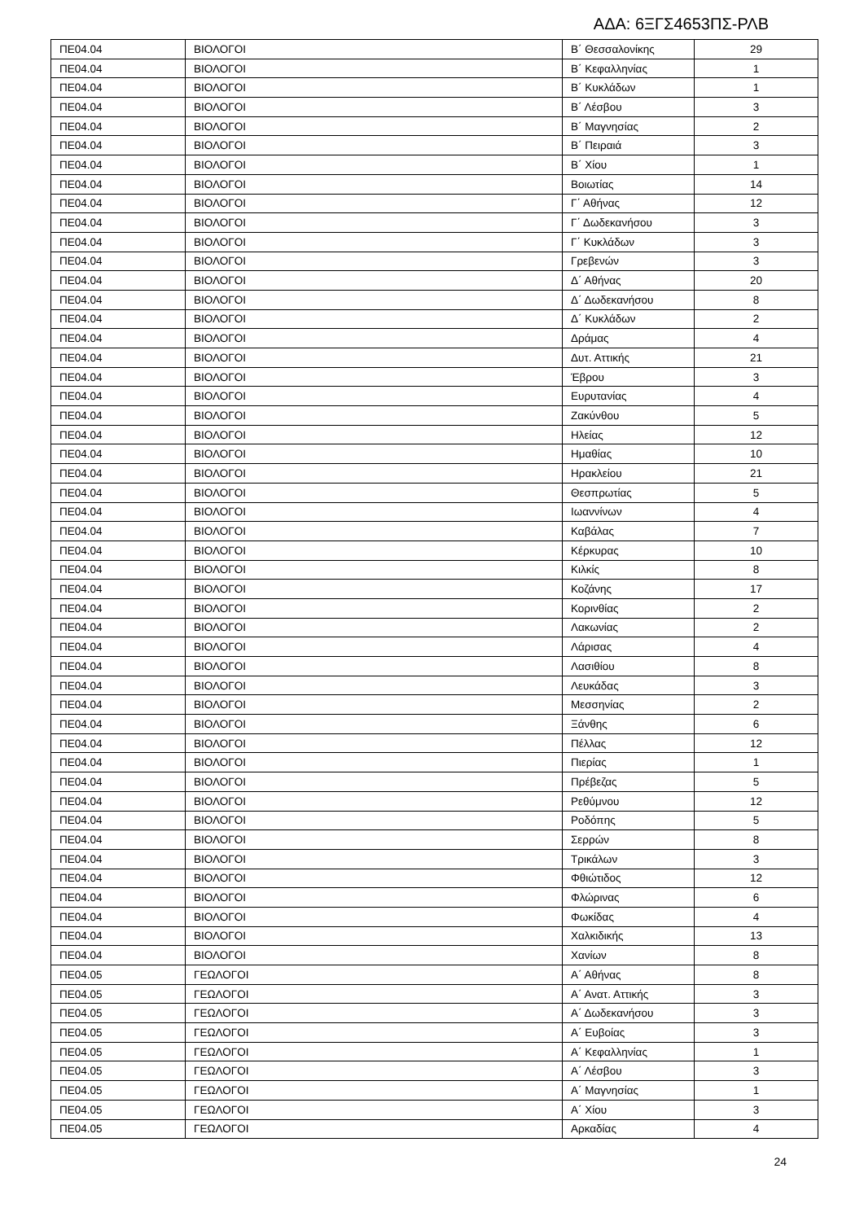ΑΔΑ: 6ΞΓΣ4653ΠΣ-ΡΛΒ
| ΠΕ04.04 | ΒΙΟΛΟΓΟΙ | Β΄ Θεσσαλονίκης | 29 |
| ΠΕ04.04 | ΒΙΟΛΟΓΟΙ | Β΄ Κεφαλληνίας | 1 |
| ΠΕ04.04 | ΒΙΟΛΟΓΟΙ | Β΄ Κυκλάδων | 1 |
| ΠΕ04.04 | ΒΙΟΛΟΓΟΙ | Β΄ Λέσβου | 3 |
| ΠΕ04.04 | ΒΙΟΛΟΓΟΙ | Β΄ Μαγνησίας | 2 |
| ΠΕ04.04 | ΒΙΟΛΟΓΟΙ | Β΄ Πειραιά | 3 |
| ΠΕ04.04 | ΒΙΟΛΟΓΟΙ | Β΄ Χίου | 1 |
| ΠΕ04.04 | ΒΙΟΛΟΓΟΙ | Βοιωτίας | 14 |
| ΠΕ04.04 | ΒΙΟΛΟΓΟΙ | Γ΄ Αθήνας | 12 |
| ΠΕ04.04 | ΒΙΟΛΟΓΟΙ | Γ΄ Δωδεκανήσου | 3 |
| ΠΕ04.04 | ΒΙΟΛΟΓΟΙ | Γ΄ Κυκλάδων | 3 |
| ΠΕ04.04 | ΒΙΟΛΟΓΟΙ | Γρεβενών | 3 |
| ΠΕ04.04 | ΒΙΟΛΟΓΟΙ | Δ΄ Αθήνας | 20 |
| ΠΕ04.04 | ΒΙΟΛΟΓΟΙ | Δ΄ Δωδεκανήσου | 8 |
| ΠΕ04.04 | ΒΙΟΛΟΓΟΙ | Δ΄ Κυκλάδων | 2 |
| ΠΕ04.04 | ΒΙΟΛΟΓΟΙ | Δράμας | 4 |
| ΠΕ04.04 | ΒΙΟΛΟΓΟΙ | Δυτ. Αττικής | 21 |
| ΠΕ04.04 | ΒΙΟΛΟΓΟΙ | Έβρου | 3 |
| ΠΕ04.04 | ΒΙΟΛΟΓΟΙ | Ευρυτανίας | 4 |
| ΠΕ04.04 | ΒΙΟΛΟΓΟΙ | Ζακύνθου | 5 |
| ΠΕ04.04 | ΒΙΟΛΟΓΟΙ | Ηλείας | 12 |
| ΠΕ04.04 | ΒΙΟΛΟΓΟΙ | Ημαθίας | 10 |
| ΠΕ04.04 | ΒΙΟΛΟΓΟΙ | Ηρακλείου | 21 |
| ΠΕ04.04 | ΒΙΟΛΟΓΟΙ | Θεσπρωτίας | 5 |
| ΠΕ04.04 | ΒΙΟΛΟΓΟΙ | Ιωαννίνων | 4 |
| ΠΕ04.04 | ΒΙΟΛΟΓΟΙ | Καβάλας | 7 |
| ΠΕ04.04 | ΒΙΟΛΟΓΟΙ | Κέρκυρας | 10 |
| ΠΕ04.04 | ΒΙΟΛΟΓΟΙ | Κιλκίς | 8 |
| ΠΕ04.04 | ΒΙΟΛΟΓΟΙ | Κοζάνης | 17 |
| ΠΕ04.04 | ΒΙΟΛΟΓΟΙ | Κορινθίας | 2 |
| ΠΕ04.04 | ΒΙΟΛΟΓΟΙ | Λακωνίας | 2 |
| ΠΕ04.04 | ΒΙΟΛΟΓΟΙ | Λάρισας | 4 |
| ΠΕ04.04 | ΒΙΟΛΟΓΟΙ | Λασιθίου | 8 |
| ΠΕ04.04 | ΒΙΟΛΟΓΟΙ | Λευκάδας | 3 |
| ΠΕ04.04 | ΒΙΟΛΟΓΟΙ | Μεσσηνίας | 2 |
| ΠΕ04.04 | ΒΙΟΛΟΓΟΙ | Ξάνθης | 6 |
| ΠΕ04.04 | ΒΙΟΛΟΓΟΙ | Πέλλας | 12 |
| ΠΕ04.04 | ΒΙΟΛΟΓΟΙ | Πιερίας | 1 |
| ΠΕ04.04 | ΒΙΟΛΟΓΟΙ | Πρέβεζας | 5 |
| ΠΕ04.04 | ΒΙΟΛΟΓΟΙ | Ρεθύμνου | 12 |
| ΠΕ04.04 | ΒΙΟΛΟΓΟΙ | Ροδόπης | 5 |
| ΠΕ04.04 | ΒΙΟΛΟΓΟΙ | Σερρών | 8 |
| ΠΕ04.04 | ΒΙΟΛΟΓΟΙ | Τρικάλων | 3 |
| ΠΕ04.04 | ΒΙΟΛΟΓΟΙ | Φθιώτιδος | 12 |
| ΠΕ04.04 | ΒΙΟΛΟΓΟΙ | Φλώρινας | 6 |
| ΠΕ04.04 | ΒΙΟΛΟΓΟΙ | Φωκίδας | 4 |
| ΠΕ04.04 | ΒΙΟΛΟΓΟΙ | Χαλκιδικής | 13 |
| ΠΕ04.04 | ΒΙΟΛΟΓΟΙ | Χανίων | 8 |
| ΠΕ04.05 | ΓΕΩΛΟΓΟΙ | Α΄ Αθήνας | 8 |
| ΠΕ04.05 | ΓΕΩΛΟΓΟΙ | Α΄ Ανατ. Αττικής | 3 |
| ΠΕ04.05 | ΓΕΩΛΟΓΟΙ | Α΄ Δωδεκανήσου | 3 |
| ΠΕ04.05 | ΓΕΩΛΟΓΟΙ | Α΄ Ευβοίας | 3 |
| ΠΕ04.05 | ΓΕΩΛΟΓΟΙ | Α΄ Κεφαλληνίας | 1 |
| ΠΕ04.05 | ΓΕΩΛΟΓΟΙ | Α΄ Λέσβου | 3 |
| ΠΕ04.05 | ΓΕΩΛΟΓΟΙ | Α΄ Μαγνησίας | 1 |
| ΠΕ04.05 | ΓΕΩΛΟΓΟΙ | Α΄ Χίου | 3 |
| ΠΕ04.05 | ΓΕΩΛΟΓΟΙ | Αρκαδίας | 4 |
24